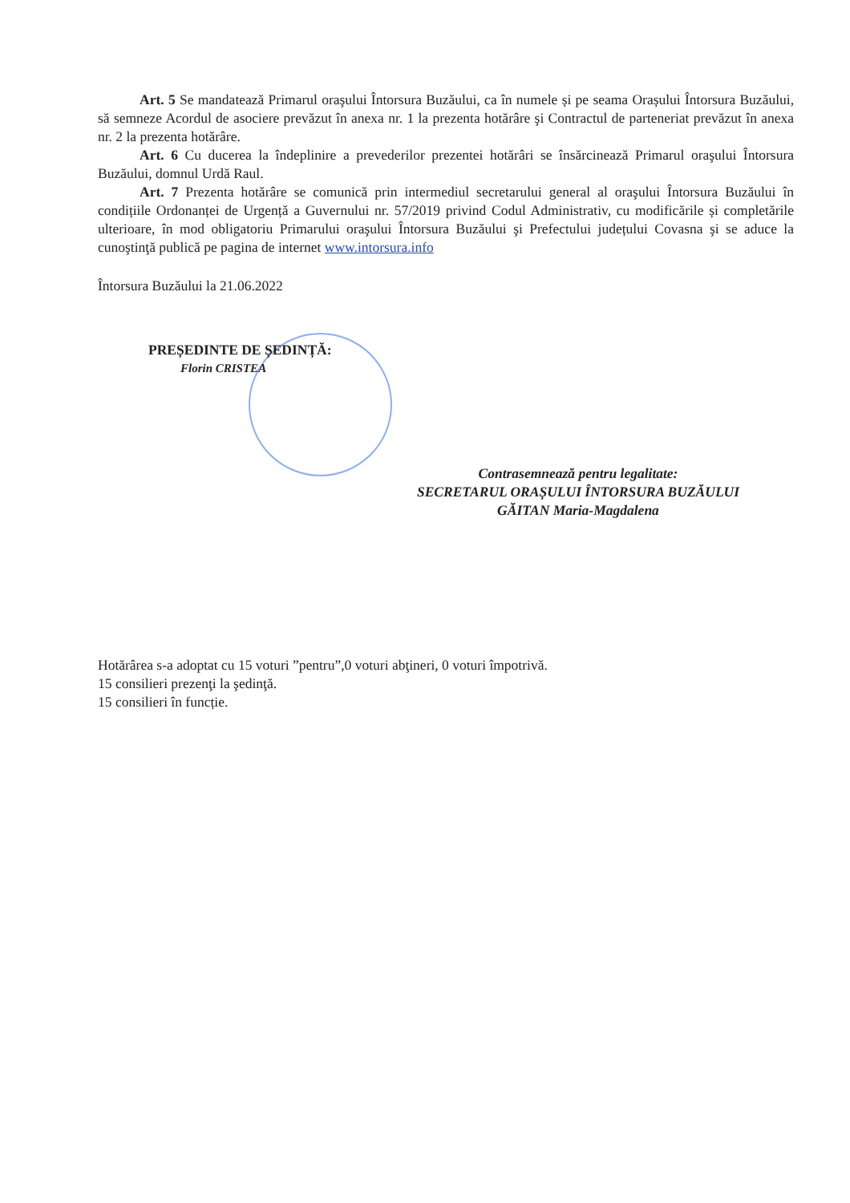Art. 5 Se mandatează Primarul oraşului Întorsura Buzăului, ca în numele și pe seama Orașului Întorsura Buzăului, să semneze Acordul de asociere prevăzut în anexa nr. 1 la prezenta hotărâre şi Contractul de parteneriat prevăzut în anexa nr. 2 la prezenta hotărâre.
Art. 6 Cu ducerea la îndeplinire a prevederilor prezentei hotărâri se însărcinează Primarul oraşului Întorsura Buzăului, domnul Urdă Raul.
Art. 7 Prezenta hotărâre se comunică prin intermediul secretarului general al oraşului Întorsura Buzăului în condițiile Ordonanței de Urgență a Guvernului nr. 57/2019 privind Codul Administrativ, cu modificările și completările ulterioare, în mod obligatoriu Primarului oraşului Întorsura Buzăului şi Prefectului județului Covasna şi se aduce la cunoştinţă publică pe pagina de internet www.intorsura.info
Întorsura Buzăului la 21.06.2022
PREȘEDINTE DE ȘEDINȚĂ:
Florin CRISTEA
Contrasemnează pentru legalitate:
SECRETARUL ORAȘULUI ÎNTORSURA BUZĂULUI
GĂITAN Maria-Magdalena
Hotărârea s-a adoptat cu 15 voturi ”pentru”,0 voturi abţineri, 0 voturi împotrivă.
15 consilieri prezenţi la şedinţă.
15 consilieri în funcție.